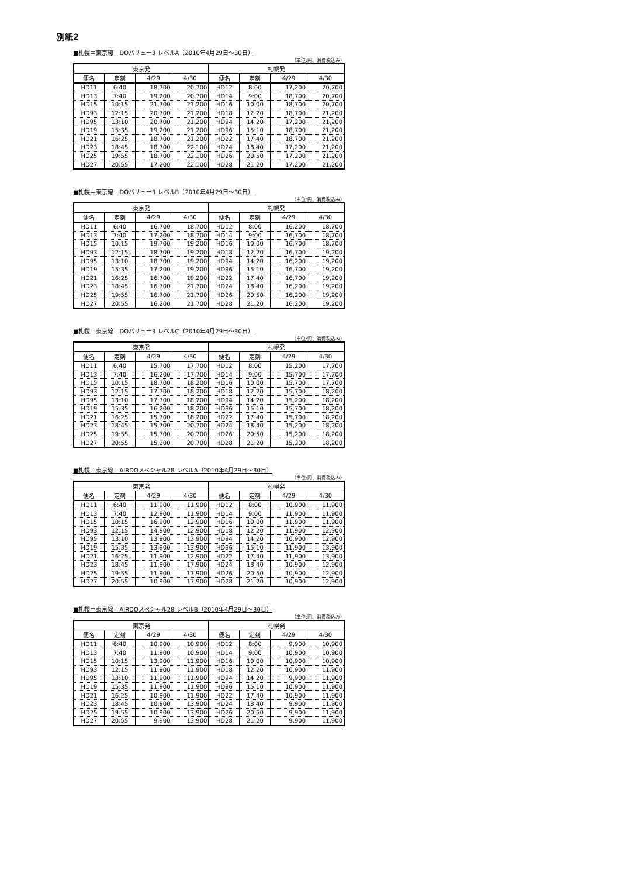別紙2
■札幌＝東京線　DOバリュー3 レベルA（2010年4月29日～30日）
（単位:円、消費税込み）
| 東京発 | | | | 札幌発 | | | |
| --- | --- | --- | --- | --- | --- | --- | --- |
| 便名 | 定刻 | 4/29 | 4/30 | 便名 | 定刻 | 4/29 | 4/30 |
| HD11 | 6:40 | 18,700 | 20,700 | HD12 | 8:00 | 17,200 | 20,700 |
| HD13 | 7:40 | 19,200 | 20,700 | HD14 | 9:00 | 18,700 | 20,700 |
| HD15 | 10:15 | 21,700 | 21,200 | HD16 | 10:00 | 18,700 | 20,700 |
| HD93 | 12:15 | 20,700 | 21,200 | HD18 | 12:20 | 18,700 | 21,200 |
| HD95 | 13:10 | 20,700 | 21,200 | HD94 | 14:20 | 17,200 | 21,200 |
| HD19 | 15:35 | 19,200 | 21,200 | HD96 | 15:10 | 18,700 | 21,200 |
| HD21 | 16:25 | 18,700 | 21,200 | HD22 | 17:40 | 18,700 | 21,200 |
| HD23 | 18:45 | 18,700 | 22,100 | HD24 | 18:40 | 17,200 | 21,200 |
| HD25 | 19:55 | 18,700 | 22,100 | HD26 | 20:50 | 17,200 | 21,200 |
| HD27 | 20:55 | 17,200 | 22,100 | HD28 | 21:20 | 17,200 | 21,200 |
■札幌＝東京線　DOバリュー3 レベルB（2010年4月29日～30日）
（単位:円、消費税込み）
| 東京発 | | | | 札幌発 | | | |
| --- | --- | --- | --- | --- | --- | --- | --- |
| 便名 | 定刻 | 4/29 | 4/30 | 便名 | 定刻 | 4/29 | 4/30 |
| HD11 | 6:40 | 16,700 | 18,700 | HD12 | 8:00 | 16,200 | 18,700 |
| HD13 | 7:40 | 17,200 | 18,700 | HD14 | 9:00 | 16,700 | 18,700 |
| HD15 | 10:15 | 19,700 | 19,200 | HD16 | 10:00 | 16,700 | 18,700 |
| HD93 | 12:15 | 18,700 | 19,200 | HD18 | 12:20 | 16,700 | 19,200 |
| HD95 | 13:10 | 18,700 | 19,200 | HD94 | 14:20 | 16,200 | 19,200 |
| HD19 | 15:35 | 17,200 | 19,200 | HD96 | 15:10 | 16,700 | 19,200 |
| HD21 | 16:25 | 16,700 | 19,200 | HD22 | 17:40 | 16,700 | 19,200 |
| HD23 | 18:45 | 16,700 | 21,700 | HD24 | 18:40 | 16,200 | 19,200 |
| HD25 | 19:55 | 16,700 | 21,700 | HD26 | 20:50 | 16,200 | 19,200 |
| HD27 | 20:55 | 16,200 | 21,700 | HD28 | 21:20 | 16,200 | 19,200 |
■札幌＝東京線　DOバリュー3 レベルC（2010年4月29日～30日）
（単位:円、消費税込み）
| 東京発 | | | | 札幌発 | | | |
| --- | --- | --- | --- | --- | --- | --- | --- |
| 便名 | 定刻 | 4/29 | 4/30 | 便名 | 定刻 | 4/29 | 4/30 |
| HD11 | 6:40 | 15,700 | 17,700 | HD12 | 8:00 | 15,200 | 17,700 |
| HD13 | 7:40 | 16,200 | 17,700 | HD14 | 9:00 | 15,700 | 17,700 |
| HD15 | 10:15 | 18,700 | 18,200 | HD16 | 10:00 | 15,700 | 17,700 |
| HD93 | 12:15 | 17,700 | 18,200 | HD18 | 12:20 | 15,700 | 18,200 |
| HD95 | 13:10 | 17,700 | 18,200 | HD94 | 14:20 | 15,200 | 18,200 |
| HD19 | 15:35 | 16,200 | 18,200 | HD96 | 15:10 | 15,700 | 18,200 |
| HD21 | 16:25 | 15,700 | 18,200 | HD22 | 17:40 | 15,700 | 18,200 |
| HD23 | 18:45 | 15,700 | 20,700 | HD24 | 18:40 | 15,200 | 18,200 |
| HD25 | 19:55 | 15,700 | 20,700 | HD26 | 20:50 | 15,200 | 18,200 |
| HD27 | 20:55 | 15,200 | 20,700 | HD28 | 21:20 | 15,200 | 18,200 |
■札幌＝東京線　AIRDOスペシャル28 レベルA（2010年4月29日～30日）
（単位:円、消費税込み）
| 東京発 | | | | 札幌発 | | | |
| --- | --- | --- | --- | --- | --- | --- | --- |
| 便名 | 定刻 | 4/29 | 4/30 | 便名 | 定刻 | 4/29 | 4/30 |
| HD11 | 6:40 | 11,900 | 11,900 | HD12 | 8:00 | 10,900 | 11,900 |
| HD13 | 7:40 | 12,900 | 11,900 | HD14 | 9:00 | 11,900 | 11,900 |
| HD15 | 10:15 | 16,900 | 12,900 | HD16 | 10:00 | 11,900 | 11,900 |
| HD93 | 12:15 | 14,900 | 12,900 | HD18 | 12:20 | 11,900 | 12,900 |
| HD95 | 13:10 | 13,900 | 13,900 | HD94 | 14:20 | 10,900 | 12,900 |
| HD19 | 15:35 | 13,900 | 13,900 | HD96 | 15:10 | 11,900 | 13,900 |
| HD21 | 16:25 | 11,900 | 12,900 | HD22 | 17:40 | 11,900 | 13,900 |
| HD23 | 18:45 | 11,900 | 17,900 | HD24 | 18:40 | 10,900 | 12,900 |
| HD25 | 19:55 | 11,900 | 17,900 | HD26 | 20:50 | 10,900 | 12,900 |
| HD27 | 20:55 | 10,900 | 17,900 | HD28 | 21:20 | 10,900 | 12,900 |
■札幌＝東京線　AIRDOスペシャル28 レベルB（2010年4月29日～30日）
（単位:円、消費税込み）
| 東京発 | | | | 札幌発 | | | |
| --- | --- | --- | --- | --- | --- | --- | --- |
| 便名 | 定刻 | 4/29 | 4/30 | 便名 | 定刻 | 4/29 | 4/30 |
| HD11 | 6:40 | 10,900 | 10,900 | HD12 | 8:00 | 9,900 | 10,900 |
| HD13 | 7:40 | 11,900 | 10,900 | HD14 | 9:00 | 10,900 | 10,900 |
| HD15 | 10:15 | 13,900 | 11,900 | HD16 | 10:00 | 10,900 | 10,900 |
| HD93 | 12:15 | 11,900 | 11,900 | HD18 | 12:20 | 10,900 | 11,900 |
| HD95 | 13:10 | 11,900 | 11,900 | HD94 | 14:20 | 9,900 | 11,900 |
| HD19 | 15:35 | 11,900 | 11,900 | HD96 | 15:10 | 10,900 | 11,900 |
| HD21 | 16:25 | 10,900 | 11,900 | HD22 | 17:40 | 10,900 | 11,900 |
| HD23 | 18:45 | 10,900 | 13,900 | HD24 | 18:40 | 9,900 | 11,900 |
| HD25 | 19:55 | 10,900 | 13,900 | HD26 | 20:50 | 9,900 | 11,900 |
| HD27 | 20:55 | 9,900 | 13,900 | HD28 | 21:20 | 9,900 | 11,900 |